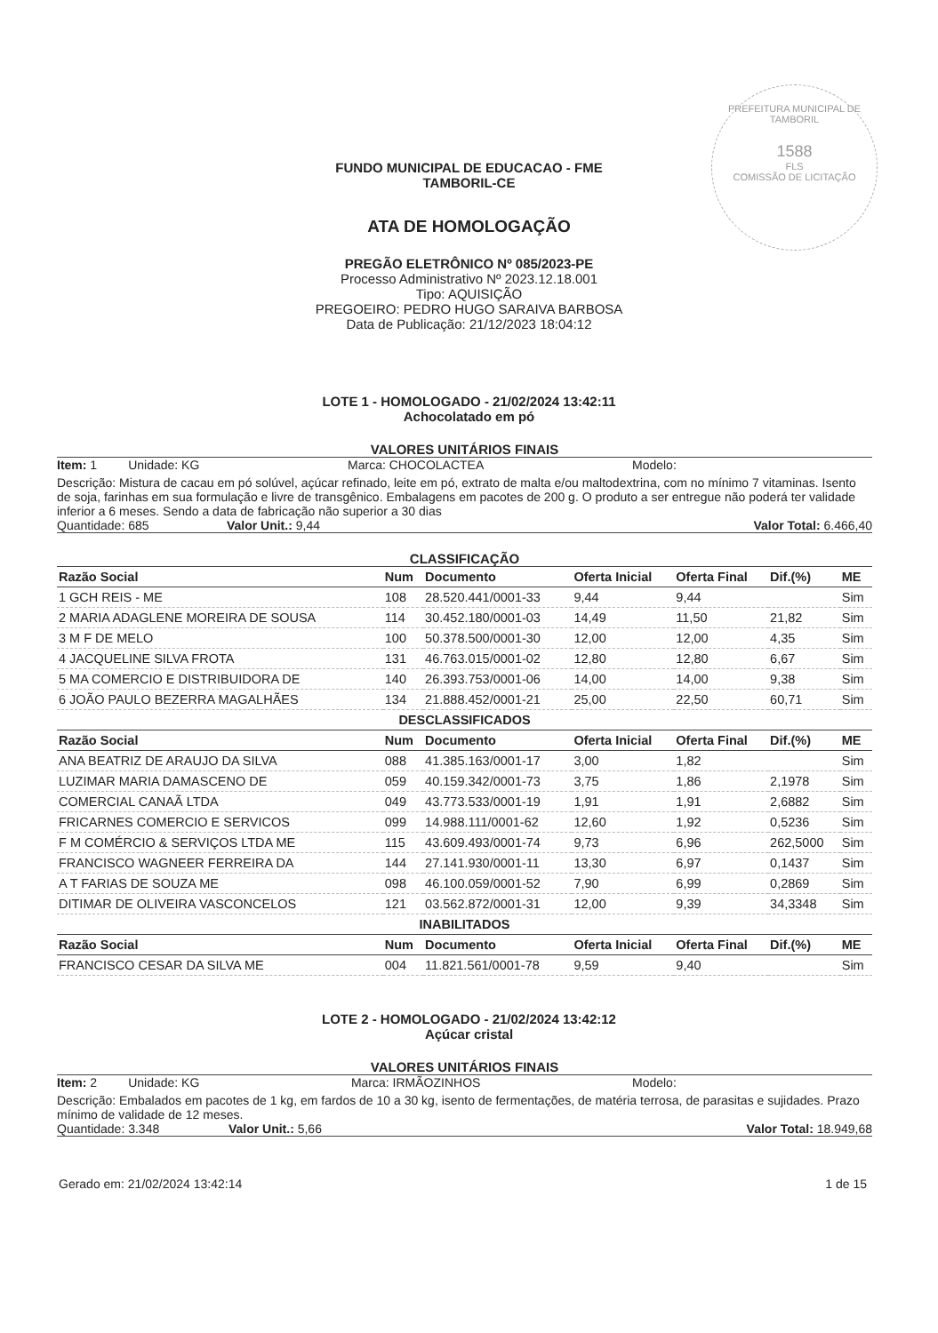PREFEITURA MUNICIPAL DE TAMBORIL
1588
FLS
COMISSÃO DE LICITAÇÃO
FUNDO MUNICIPAL DE EDUCACAO - FME
TAMBORIL-CE
ATA DE HOMOLOGAÇÃO
PREGÃO ELETRÔNICO Nº 085/2023-PE
Processo Administrativo Nº 2023.12.18.001
Tipo: AQUISIÇÃO
PREGOEIRO: PEDRO HUGO SARAIVA BARBOSA
Data de Publicação: 21/12/2023 18:04:12
LOTE 1 - HOMOLOGADO - 21/02/2024 13:42:11
Achocolatado em pó
VALORES UNITÁRIOS FINAIS
Item: 1 Unidade: KG Marca: CHOCOLACTEA Modelo:
Descrição: Mistura de cacau em pó solúvel, açúcar refinado, leite em pó, extrato de malta e/ou maltodextrina, com no mínimo 7 vitaminas. Isento de soja, farinhas em sua formulação e livre de transgênico. Embalagens em pacotes de 200 g. O produto a ser entregue não poderá ter validade inferior a 6 meses. Sendo a data de fabricação não superior a 30 dias
Quantidade: 685 Valor Unit.: 9,44 Valor Total: 6.466,40
CLASSIFICAÇÃO
| Razão Social | Num | Documento | Oferta Inicial | Oferta Final | Dif.(%) | ME |
| --- | --- | --- | --- | --- | --- | --- |
| 1 GCH REIS - ME | 108 | 28.520.441/0001-33 | 9,44 | 9,44 | | Sim |
| 2 MARIA ADAGLENE MOREIRA DE SOUSA | 114 | 30.452.180/0001-03 | 14,49 | 11,50 | 21,82 | Sim |
| 3 M F DE MELO | 100 | 50.378.500/0001-30 | 12,00 | 12,00 | 4,35 | Sim |
| 4 JACQUELINE SILVA FROTA | 131 | 46.763.015/0001-02 | 12,80 | 12,80 | 6,67 | Sim |
| 5 MA COMERCIO E DISTRIBUIDORA DE | 140 | 26.393.753/0001-06 | 14,00 | 14,00 | 9,38 | Sim |
| 6 JOÃO PAULO BEZERRA MAGALHÃES | 134 | 21.888.452/0001-21 | 25,00 | 22,50 | 60,71 | Sim |
| DESCLASSIFICADOS | | | | | | |
| Razão Social | Num | Documento | Oferta Inicial | Oferta Final | Dif.(%) | ME |
| ANA BEATRIZ DE ARAUJO DA SILVA | 088 | 41.385.163/0001-17 | 3,00 | 1,82 | | Sim |
| LUZIMAR MARIA DAMASCENO DE | 059 | 40.159.342/0001-73 | 3,75 | 1,86 | 2,1978 | Sim |
| COMERCIAL CANAÃ LTDA | 049 | 43.773.533/0001-19 | 1,91 | 1,91 | 2,6882 | Sim |
| FRICARNES COMERCIO E SERVICOS | 099 | 14.988.111/0001-62 | 12,60 | 1,92 | 0,5236 | Sim |
| F M COMÉRCIO & SERVIÇOS LTDA ME | 115 | 43.609.493/0001-74 | 9,73 | 6,96 | 262,5000 | Sim |
| FRANCISCO WAGNEER FERREIRA DA | 144 | 27.141.930/0001-11 | 13,30 | 6,97 | 0,1437 | Sim |
| A T FARIAS DE SOUZA ME | 098 | 46.100.059/0001-52 | 7,90 | 6,99 | 0,2869 | Sim |
| DITIMAR DE OLIVEIRA VASCONCELOS | 121 | 03.562.872/0001-31 | 12,00 | 9,39 | 34,3348 | Sim |
| INABILITADOS | | | | | | |
| Razão Social | Num | Documento | Oferta Inicial | Oferta Final | Dif.(%) | ME |
| FRANCISCO CESAR DA SILVA ME | 004 | 11.821.561/0001-78 | 9,59 | 9,40 | | Sim |
LOTE 2 - HOMOLOGADO - 21/02/2024 13:42:12
Açúcar cristal
VALORES UNITÁRIOS FINAIS
Item: 2 Unidade: KG Marca: IRMÃOZINHOS Modelo:
Descrição: Embalados em pacotes de 1 kg, em fardos de 10 a 30 kg, isento de fermentações, de matéria terrosa, de parasitas e sujidades. Prazo mínimo de validade de 12 meses.
Quantidade: 3.348 Valor Unit.: 5,66 Valor Total: 18.949,68
Gerado em: 21/02/2024 13:42:14 1 de 15